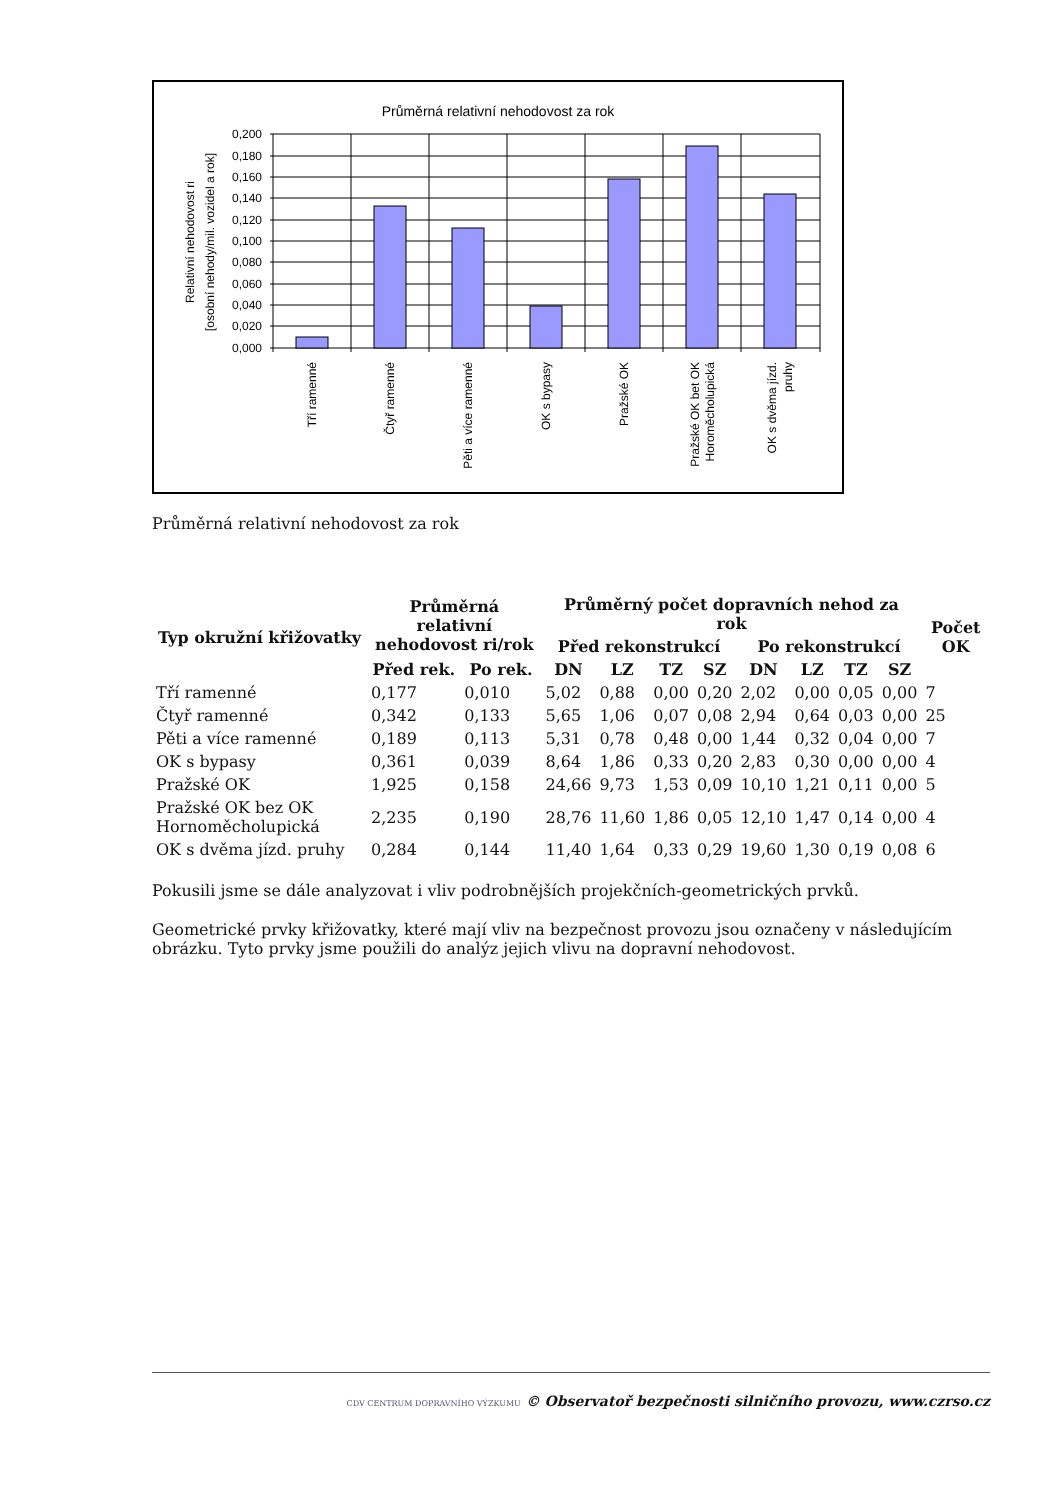Průměrná relativní nehodovost za rok
0,200
0,180
0,160
0,140
0,120
0,100
0,080
0,060
0,040
0,020
0,000
Relativní nehodovost ri
[osobní nehody/mil. vozidel a rok]
Tří ramenné
Čtyř ramenné
Pěti a více ramenné
OK s bypasy
Pražské OK
Pražské OK bet OK
Horoměcholupická
OK s dvěma jízd.
pruhy
Průměrná relativní nehodovost za rok
| Typ okružní křižovatky | Průměrná relativní nehodovost ri/rok | | Průměrný počet dopravních nehod za rok | | | | | | | | Počet OK |
| --- | --- | --- | --- | --- | --- | --- | --- | --- | --- | --- | --- |
| | | | Před rekonstrukcí | | | | Po rekonstrukcí | | | | |
| | Před rek. | Po rek. | DN | LZ | TZ | SZ | DN | LZ | TZ | SZ | |
| Tří ramenné | 0,177 | 0,010 | 5,02 | 0,88 | 0,00 | 0,20 | 2,02 | 0,00 | 0,05 | 0,00 | 7 |
| Čtyř ramenné | 0,342 | 0,133 | 5,65 | 1,06 | 0,07 | 0,08 | 2,94 | 0,64 | 0,03 | 0,00 | 25 |
| Pěti a více ramenné | 0,189 | 0,113 | 5,31 | 0,78 | 0,48 | 0,00 | 1,44 | 0,32 | 0,04 | 0,00 | 7 |
| OK s bypasy | 0,361 | 0,039 | 8,64 | 1,86 | 0,33 | 0,20 | 2,83 | 0,30 | 0,00 | 0,00 | 4 |
| Pražské OK | 1,925 | 0,158 | 24,66 | 9,73 | 1,53 | 0,09 | 10,10 | 1,21 | 0,11 | 0,00 | 5 |
| Pražské OK bez OK Hornoměcholupická | 2,235 | 0,190 | 28,76 | 11,60 | 1,86 | 0,05 | 12,10 | 1,47 | 0,14 | 0,00 | 4 |
| OK s dvěma jízd. pruhy | 0,284 | 0,144 | 11,40 | 1,64 | 0,33 | 0,29 | 19,60 | 1,30 | 0,19 | 0,08 | 6 |
Pokusili jsme se dále analyzovat i vliv podrobnějších projekčních-geometrických prvků.
Geometrické prvky křižovatky, které mají vliv na bezpečnost provozu jsou označeny v následujícím obrázku. Tyto prvky jsme použili do analýz jejich vlivu na dopravní nehodovost.
CDV CENTRUM DOPRAVNÍHO VÝZKUMU © Observatoř bezpečnosti silničního provozu, www.czrso.cz